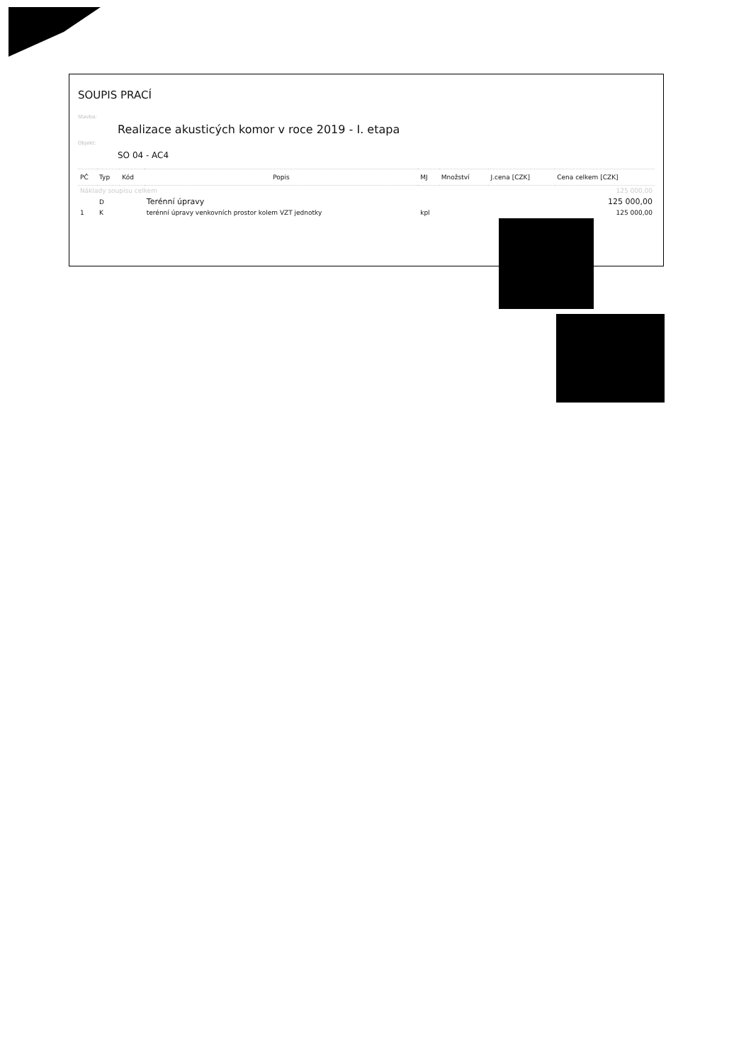SOUPIS PRACÍ
Stavba:
Realizace akusticých komor v roce 2019 - I. etapa
Objekt:
SO 04 - AC4
| PČ | Typ | Kód | Popis | MJ | Množství | J.cena [CZK] | Cena celkem [CZK] |
| --- | --- | --- | --- | --- | --- | --- | --- |
| Náklady soupisu celkem | | | | | | | 125 000,00 |
| | D | | Terénní úpravy | | | | 125 000,00 |
| 1 | K | | terénní úpravy venkovních prostor kolem VZT jednotky | kpl | | | 125 000,00 |